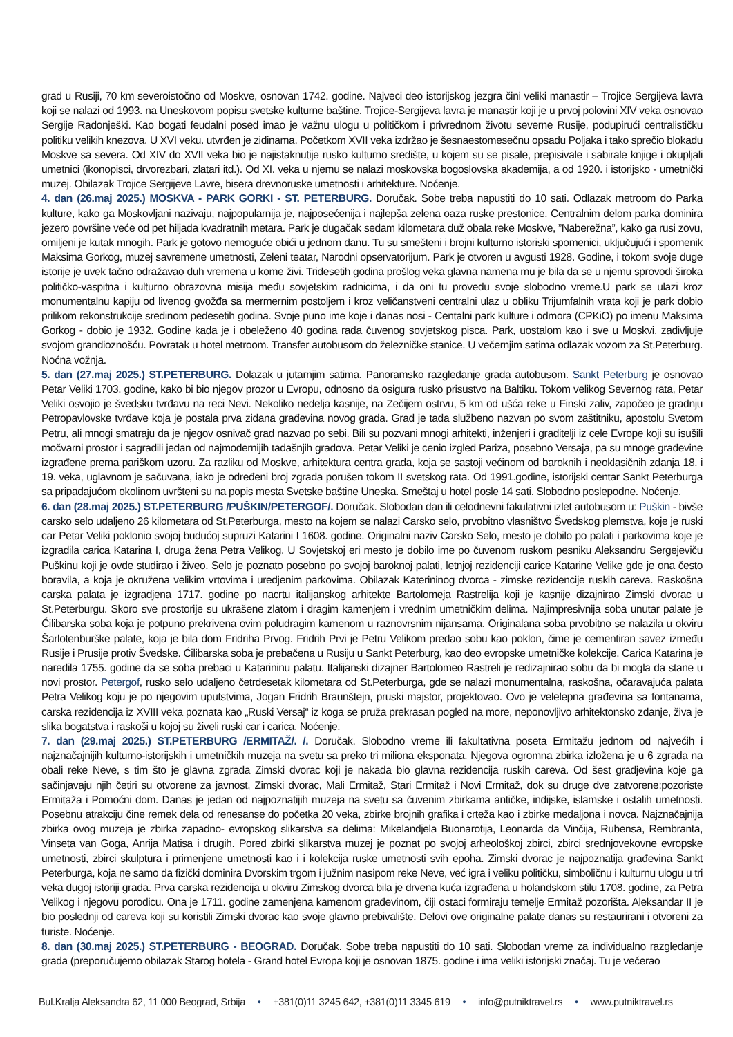grad u Rusiji, 70 km severoistočno od Moskve, osnovan 1742. godine. Najveci deo istorijskog jezgra čini veliki manastir – Trojice Sergijeva lavra koji se nalazi od 1993. na Uneskovom popisu svetske kulturne baštine. Trojice-Sergijeva lavra je manastir koji je u prvoj polovini XIV veka osnovao Sergije Radonješki. Kao bogati feudalni posed imao je važnu ulogu u političkom i privrednom životu severne Rusije, podupirući centralističku politiku velikih knezova. U XVI veku. utvrđen je zidinama. Početkom XVII veka izdržao je šesnaestomesečnu opsadu Poljaka i tako sprečio blokadu Moskve sa severa. Od XIV do XVII veka bio je najistaknutije rusko kulturno središte, u kojem su se pisale, prepisivale i sabirale knjige i okupljali umetnici (ikonopisci, drvorezbari, zlatari itd.). Od XI. veka u njemu se nalazi moskovska bogoslovska akademija, a od 1920. i istorijsko - umetnički muzej. Obilazak Trojice Sergijeve Lavre, bisera drevnoruske umetnosti i arhitekture. Noćenje.
4. dan (26.maj 2025.) MOSKVA - PARK GORKI - ST. PETERBURG. Doručak. Sobe treba napustiti do 10 sati. Odlazak metroom do Parka kulture, kako ga Moskovljani nazivaju, najpopularnija je, najposećenija i najlepša zelena oaza ruske prestonice. Centralnim delom parka dominira jezero površine veće od pet hiljada kvadratnih metara. Park je dugačak sedam kilometara duž obala reke Moskve, ”Naberežna”, kako ga rusi zovu, omiljeni je kutak mnogih. Park je gotovo nemoguće obići u jednom danu. Tu su smešteni i brojni kulturno istoriski spomenici, uključujući i spomenik Maksima Gorkog, muzej savremene umetnosti, Zeleni teatar, Narodni opservatorijum. Park je otvoren u avgusti 1928. Godine, i tokom svoje duge istorije je uvek tačno odražavao duh vremena u kome živi. Tridesetih godina prošlog veka glavna namena mu je bila da se u njemu sprovodi široka političko-vaspitna i kulturno obrazovna misija među sovjetskim radnicima, i da oni tu provedu svoje slobodno vreme.U park se ulazi kroz monumentalnu kapiju od livenog gvožđa sa mermernim postoljem i kroz veličanstveni centralni ulaz u obliku Trijumfalnih vrata koji je park dobio prilikom rekonstrukcije sredinom pedesetih godina. Svoje puno ime koje i danas nosi - Centalni park kulture i odmora (CPKiO) po imenu Maksima Gorkog - dobio je 1932. Godine kada je i obeleženo 40 godina rada čuvenog sovjetskog pisca. Park, uostalom kao i sve u Moskvi, zadivljuje svojom grandioznošću. Povratak u hotel metroom. Transfer autobusom do železničke stanice. U večernjim satima odlazak vozom za St.Peterburg. Noćna vožnja.
5. dan (27.maj 2025.) ST.PETERBURG. Dolazak u jutarnjim satima. Panoramsko razgledanje grada autobusom. Sankt Peterburg je osnovao Petar Veliki 1703. godine, kako bi bio njegov prozor u Evropu, odnosno da osigura rusko prisustvo na Baltiku. Tokom velikog Severnog rata, Petar Veliki osvojio je švedsku tvrđavu na reci Nevi. Nekoliko nedelja kasnije, na Zečijem ostrvu, 5 km od ušća reke u Finski zaliv, započeo je gradnju Petropavlovske tvrđave koja je postala prva zidana građevina novog grada. Grad je tada službeno nazvan po svom zaštitniku, apostolu Svetom Petru, ali mnogi smatraju da je njegov osnivač grad nazvao po sebi. Bili su pozvani mnogi arhitekti, inženjeri i graditelji iz cele Evrope koji su isušili močvarni prostor i sagradili jedan od najmodernijih tadašnjih gradova. Petar Veliki je cenio izgled Pariza, posebno Versaja, pa su mnoge građevine izgrađene prema pariškom uzoru. Za razliku od Moskve, arhitektura centra grada, koja se sastoji većinom od baroknih i neoklasičnih zdanja 18. i 19. veka, uglavnom je sačuvana, iako je određeni broj zgrada porušen tokom II svetskog rata. Od 1991.godine, istorijski centar Sankt Peterburga sa pripadajućom okolinom uvršteni su na popis mesta Svetske baštine Uneska. Smeštaj u hotel posle 14 sati. Slobodno poslepodne. Noćenje.
6. dan (28.maj 2025.) ST.PETERBURG /PUŠKIN/PETERGOF/. Doručak. Slobodan dan ili celodnevni fakulativni izlet autobusom u: Puškin - bivše carsko selo udaljeno 26 kilometara od St.Peterburga, mesto na kojem se nalazi Carsko selo, prvobitno vlasništvo Švedskog plemstva, koje je ruski car Petar Veliki poklonio svojoj budućoj supruzi Katarini I 1608. godine. Originalni naziv Carsko Selo, mesto je dobilo po palati i parkovima koje je izgradila carica Katarina I, druga žena Petra Velikog. U Sovjetskoj eri mesto je dobilo ime po čuvenom ruskom pesniku Aleksandru Sergejeviču Puškinu koji je ovde studirao i živeo. Selo je poznato posebno po svojoj baroknoj palati, letnjoj rezidenciji carice Katarine Velike gde je ona često boravila, a koja je okružena velikim vrtovima i uredjenim parkovima. Obilazak Katerininog dvorca - zimske rezidencije ruskih careva. Raskošna carska palata je izgradjena 1717. godine po nacrtu italijanskog arhitekte Bartolomeja Rastrelija koji je kasnije dizajnirao Zimski dvorac u St.Peterburgu. Skoro sve prostorije su ukrašene zlatom i dragim kamenjem i vrednim umetničkim delima. Najimpresivnija soba unutar palate je Ćilibarska soba koja je potpuno prekrivena ovim poludragim kamenom u raznovrsnim nijansama. Originalana soba prvobitno se nalazila u okviru Šarlotenburške palate, koja je bila dom Fridriha Prvog. Fridrih Prvi je Petru Velikom predao sobu kao poklon, čime je cementiran savez između Rusije i Prusije protiv Švedske. Ćilibarska soba je prebačena u Rusiju u Sankt Peterburg, kao deo evropske umetničke kolekcije. Carica Katarina je naredila 1755. godine da se soba prebaci u Katarininu palatu. Italijanski dizajner Bartolomeo Rastreli je redizajnirao sobu da bi mogla da stane u novi prostor. Petergof, rusko selo udaljeno četrdesetak kilometara od St.Peterburga, gde se nalazi monumentalna, raskošna, očaravajuća palata Petra Velikog koju je po njegovim uputstvima, Jogan Fridrih Braunštejn, pruski majstor, projektovao. Ovo je velelepna građevina sa fontanama, carska rezidencija iz XVIII veka poznata kao „Ruski Versaj“ iz koga se pruža prekrasan pogled na more, neponovljivo arhitektonsko zdanje, živa je slika bogatstva i raskoši u kojoj su živeli ruski car i carica. Noćenje.
7. dan (29.maj 2025.) ST.PETERBURG /ERMITAŽ/. /. Doručak. Slobodno vreme ili fakultativna poseta Ermitažu jednom od najvećih i najznačajnijih kulturno-istorijskih i umetničkih muzeja na svetu sa preko tri miliona eksponata. Njegova ogromna zbirka izložena je u 6 zgrada na obali reke Neve, s tim što je glavna zgrada Zimski dvorac koji je nakada bio glavna rezidencija ruskih careva. Od šest gradjevina koje ga sačinjavaju njih četiri su otvorene za javnost, Zimski dvorac, Mali Ermitaž, Stari Ermitaž i Novi Ermitaž, dok su druge dve zatvorene:pozoriste Ermitaža i Pomoćni dom. Danas je jedan od najpoznatijih muzeja na svetu sa čuvenim zbirkama antičke, indijske, islamske i ostalih umetnosti. Posebnu atrakciju čine remek dela od renesanse do početka 20 veka, zbirke brojnih grafika i crteža kao i zbirke medaljona i novca. Najznačajnija zbirka ovog muzeja je zbirka zapadno- evropskog slikarstva sa delima: Mikelandjela Buonarotija, Leonarda da Vinčija, Rubensa, Rembranta, Vinseta van Goga, Anrija Matisa i drugih. Pored zbirki slikarstva muzej je poznat po svojoj arheološkoj zbirci, zbirci srednjovekovne evropske umetnosti, zbirci skulptura i primenjene umetnosti kao i i kolekcija ruske umetnosti svih epoha. Zimski dvorac je najpoznatija građevina Sankt Peterburga, koja ne samo da fizički dominira Dvorskim trgom i južnim nasipom reke Neve, već igra i veliku političku, simboličnu i kulturnu ulogu u tri veka dugoj istoriji grada. Prva carska rezidencija u okviru Zimskog dvorca bila je drvena kuća izgrađena u holandskom stilu 1708. godine, za Petra Velikog i njegovu porodicu. Ona je 1711. godine zamenjena kamenom građevinom, čiji ostaci formiraju temelje Ermitaž pozorišta. Aleksandar II je bio poslednji od careva koji su koristili Zimski dvorac kao svoje glavno prebivalište. Delovi ove originalne palate danas su restaurirani i otvoreni za turiste. Noćenje.
8. dan (30.maj 2025.) ST.PETERBURG - BEOGRAD. Doručak. Sobe treba napustiti do 10 sati. Slobodan vreme za individualno razgledanje grada (preporučujemo obilazak Starog hotela - Grand hotel Evropa koji je osnovan 1875. godine i ima veliki istorijski značaj. Tu je večerao
Bul.Kralja Aleksandra 62, 11 000 Beograd, Srbija • +381(0)11 3245 642, +381(0)11 3345 619 • info@putniktravel.rs • www.putniktravel.rs